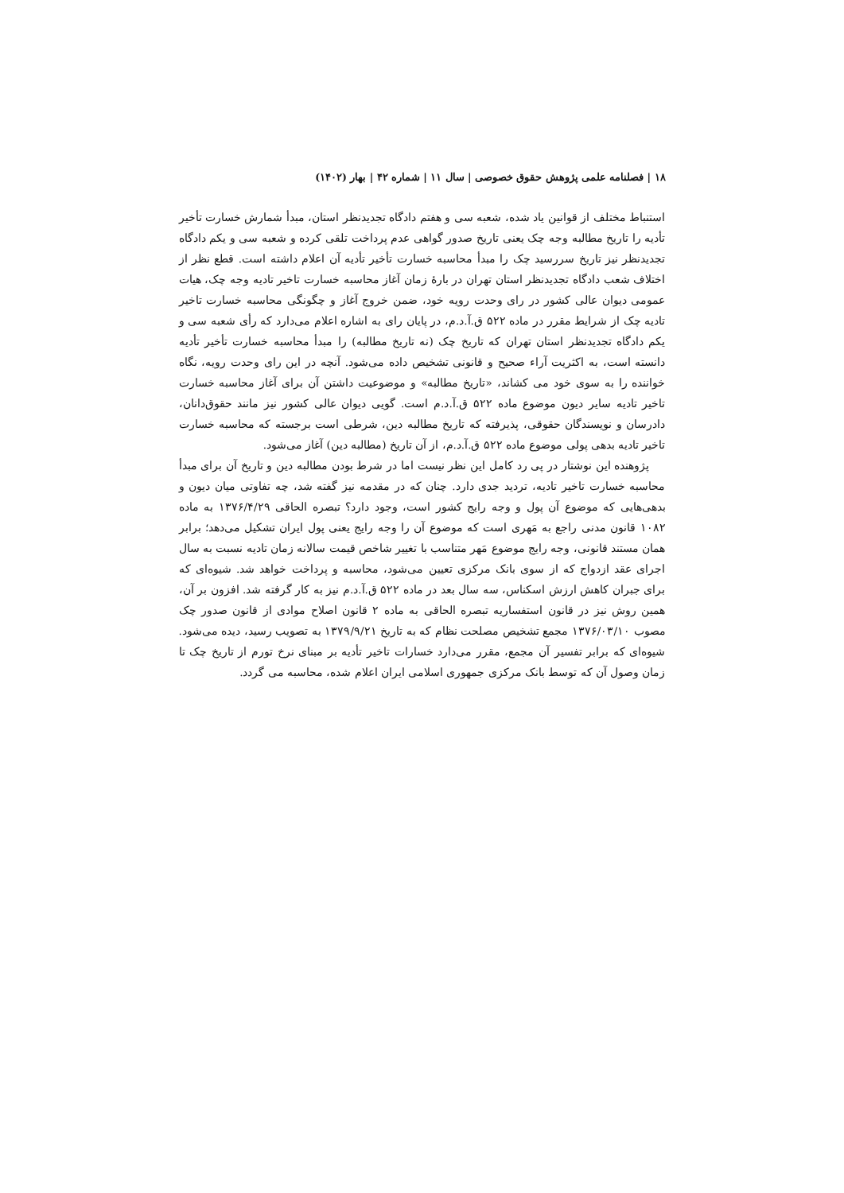۱۸ | فصلنامه علمی پژوهش حقوق خصوصی | سال ۱۱ | شماره ۴۲ | بهار (۱۴۰۲)
استنباط مختلف از قوانین یاد شده، شعبه سی و هفتم دادگاه تجدیدنظر استان، مبدأ شمارش خسارت تأخیر تأدیه را تاریخ مطالبه وجه چک یعنی تاریخ صدور گواهی عدم پرداخت تلقی کرده و شعبه سی و یکم دادگاه تجدیدنظر نیز تاریخ سررسید چک را مبدأ محاسبه خسارت تأخیر تأدیه آن اعلام داشته است. قطع نظر از اختلاف شعب دادگاه تجدیدنظر استان تهران در بارهٔ زمان آغاز محاسبه خسارت تاخیر تادیه وجه چک، هیات عمومی دیوان عالی کشور در رای وحدت رویه خود، ضمن خروج آغاز و چگونگی محاسبه خسارت تاخیر تادیه چک از شرایط مقرر در ماده ۵۲۲ ق.آ.د.م، در پایان رای به اشاره اعلام می‌دارد که رأی شعبه سی و یکم دادگاه تجدیدنظر استان تهران که تاریخ چک (نه تاریخ مطالبه) را مبدأ محاسبه خسارت تأخیر تأدیه دانسته است، به اکثریت آراء صحیح و قانونی تشخیص داده می‌شود. آنچه در این رای وحدت رویه، نگاه خواننده را به سوی خود می کشاند، «تاریخ مطالبه» و موضوعیت داشتن آن برای آغاز محاسبه خسارت تاخیر تادیه سایر دیون موضوع ماده ۵۲۲ ق.آ.د.م است. گویی دیوان عالی کشور نیز مانند حقوق‌دانان، دادرسان و نویسندگان حقوقی، پذیرفته که تاریخ مطالبه دین، شرطی است برجسته که محاسبه خسارت تاخیر تادیه بدهی پولی موضوع ماده ۵۲۲ ق.آ.د.م، از آن تاریخ (مطالبه دین) آغاز می‌شود.
پژوهنده این نوشتار در پی رد کامل این نظر نیست اما در شرط بودن مطالبه دین و تاریخ آن برای مبدأ محاسبه خسارت تاخیر تادیه، تردید جدی دارد. چنان که در مقدمه نیز گفته شد، چه تفاوتی میان دیون و بدهی‌هایی که موضوع آن پول و وجه رایج کشور است، وجود دارد؟ تبصره الحاقی ۱۳۷۶/۴/۲۹ به ماده ۱۰۸۲ قانون مدنی راجع به مَهری است که موضوع آن را وجه رایج یعنی پول ایران تشکیل می‌دهد؛ برابر همان مستند قانونی، وجه رایج موضوع مَهر متناسب با تغییر شاخص قیمت سالانه زمان تادیه نسبت به سال اجرای عقد ازدواج که از سوی بانک مرکزی تعیین می‌شود، محاسبه و پرداخت خواهد شد. شیوه‌ای که برای جبران کاهش ارزش اسکناس، سه سال بعد در ماده ۵۲۲ ق.آ.د.م نیز به کار گرفته شد. افزون بر آن، همین روش نیز در قانون استفساریه تبصره الحاقی به ماده ۲ قانون اصلاح موادی از قانون صدور چک مصوب ۱۳۷۶/۰۳/۱۰ مجمع تشخیص مصلحت نظام که به تاریخ ۱۳۷۹/۹/۲۱ به تصویب رسید، دیده می‌شود. شیوه‌ای که برابر تفسیر آن مجمع، مقرر می‌دارد خسارات تاخیر تأدیه بر مبنای نرخ تورم از تاریخ چک تا زمان وصول آن که توسط بانک مرکزی جمهوری اسلامی ایران اعلام شده، محاسبه می گردد.